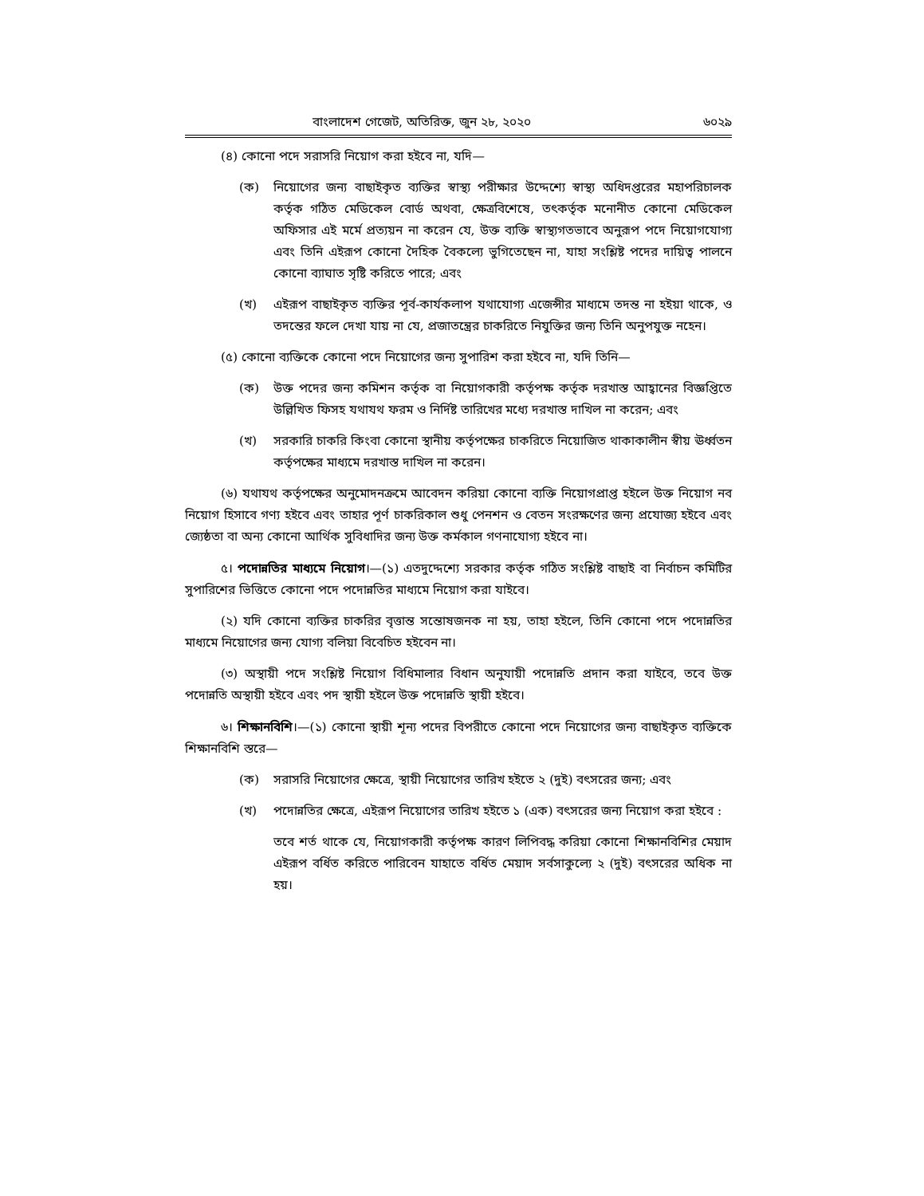বাংলাদেশ গেজেট, অতিরিক্ত, জুন ২৮, ২০২০ ৬০২৯
(৪) কোনো পদে সরাসরি নিয়োগ করা হইবে না, যদি—
(ক) নিয়োগের জন্য বাছাইকৃত ব্যক্তির স্বাস্থ্য পরীক্ষার উদ্দেশ্যে স্বাস্থ্য অধিদপ্তরের মহাপরিচালক কর্তৃক গঠিত মেডিকেল বোর্ড অথবা, ক্ষেত্রবিশেষে, তৎকর্তৃক মনোনীত কোনো মেডিকেল অফিসার এই মর্মে প্রত্যয়ন না করেন যে, উক্ত ব্যক্তি স্বাস্থ্যগতভাবে অনুরূপ পদে নিয়োগযোগ্য এবং তিনি এইরূপ কোনো দৈহিক বৈকল্যে ভুগিতেছেন না, যাহা সংশ্লিষ্ট পদের দায়িত্ব পালনে কোনো ব্যাঘাত সৃষ্টি করিতে পারে; এবং
(খ) এইরূপ বাছাইকৃত ব্যক্তির পূর্ব-কার্যকলাপ যথাযোগ্য এজেন্সীর মাধ্যমে তদন্ত না হইয়া থাকে, ও তদন্তের ফলে দেখা যায় না যে, প্রজাতন্ত্রের চাকরিতে নিযুক্তির জন্য তিনি অনুপযুক্ত নহেন।
(৫) কোনো ব্যক্তিকে কোনো পদে নিয়োগের জন্য সুপারিশ করা হইবে না, যদি তিনি—
(ক) উক্ত পদের জন্য কমিশন কর্তৃক বা নিয়োগকারী কর্তৃপক্ষ কর্তৃক দরখাস্ত আহ্বানের বিজ্ঞপ্তিতে উল্লিখিত ফিসহ যথাযথ ফরম ও নির্দিষ্ট তারিখের মধ্যে দরখাস্ত দাখিল না করেন; এবং
(খ) সরকারি চাকরি কিংবা কোনো স্থানীয় কর্তৃপক্ষের চাকরিতে নিয়োজিত থাকাকালীন স্বীয় ঊর্ধ্বতন কর্তৃপক্ষের মাধ্যমে দরখাস্ত দাখিল না করেন।
(৬) যথাযথ কর্তৃপক্ষের অনুমোদনক্রমে আবেদন করিয়া কোনো ব্যক্তি নিয়োগপ্রাপ্ত হইলে উক্ত নিয়োগ নব নিয়োগ হিসাবে গণ্য হইবে এবং তাহার পূর্ণ চাকরিকাল শুধু পেনশন ও বেতন সংরক্ষণের জন্য প্রযোজ্য হইবে এবং জ্যেষ্ঠতা বা অন্য কোনো আর্থিক সুবিধাদির জন্য উক্ত কর্মকাল গণনাযোগ্য হইবে না।
৫। পদোন্নতির মাধ্যমে নিয়োগ।—(১) এতদুদ্দেশ্যে সরকার কর্তৃক গঠিত সংশ্লিষ্ট বাছাই বা নির্বাচন কমিটির সুপারিশের ভিত্তিতে কোনো পদে পদোন্নতির মাধ্যমে নিয়োগ করা যাইবে।
(২) যদি কোনো ব্যক্তির চাকরির বৃত্তান্ত সন্তোষজনক না হয়, তাহা হইলে, তিনি কোনো পদে পদোন্নতির মাধ্যমে নিয়োগের জন্য যোগ্য বলিয়া বিবেচিত হইবেন না।
(৩) অস্থায়ী পদে সংশ্লিষ্ট নিয়োগ বিধিমালার বিধান অনুযায়ী পদোন্নতি প্রদান করা যাইবে, তবে উক্ত পদোন্নতি অস্থায়ী হইবে এবং পদ স্থায়ী হইলে উক্ত পদোন্নতি স্থায়ী হইবে।
৬। শিক্ষানবিশি।—(১) কোনো স্থায়ী শূন্য পদের বিপরীতে কোনো পদে নিয়োগের জন্য বাছাইকৃত ব্যক্তিকে শিক্ষানবিশি স্তরে—
(ক) সরাসরি নিয়োগের ক্ষেত্রে, স্থায়ী নিয়োগের তারিখ হইতে ২ (দুই) বৎসরের জন্য; এবং
(খ) পদোন্নতির ক্ষেত্রে, এইরূপ নিয়োগের তারিখ হইতে ১ (এক) বৎসরের জন্য নিয়োগ করা হইবে :
তবে শর্ত থাকে যে, নিয়োগকারী কর্তৃপক্ষ কারণ লিপিবদ্ধ করিয়া কোনো শিক্ষানবিশির মেয়াদ এইরূপ বর্ধিত করিতে পারিবেন যাহাতে বর্ধিত মেয়াদ সর্বসাকুল্যে ২ (দুই) বৎসরের অধিক না হয়।